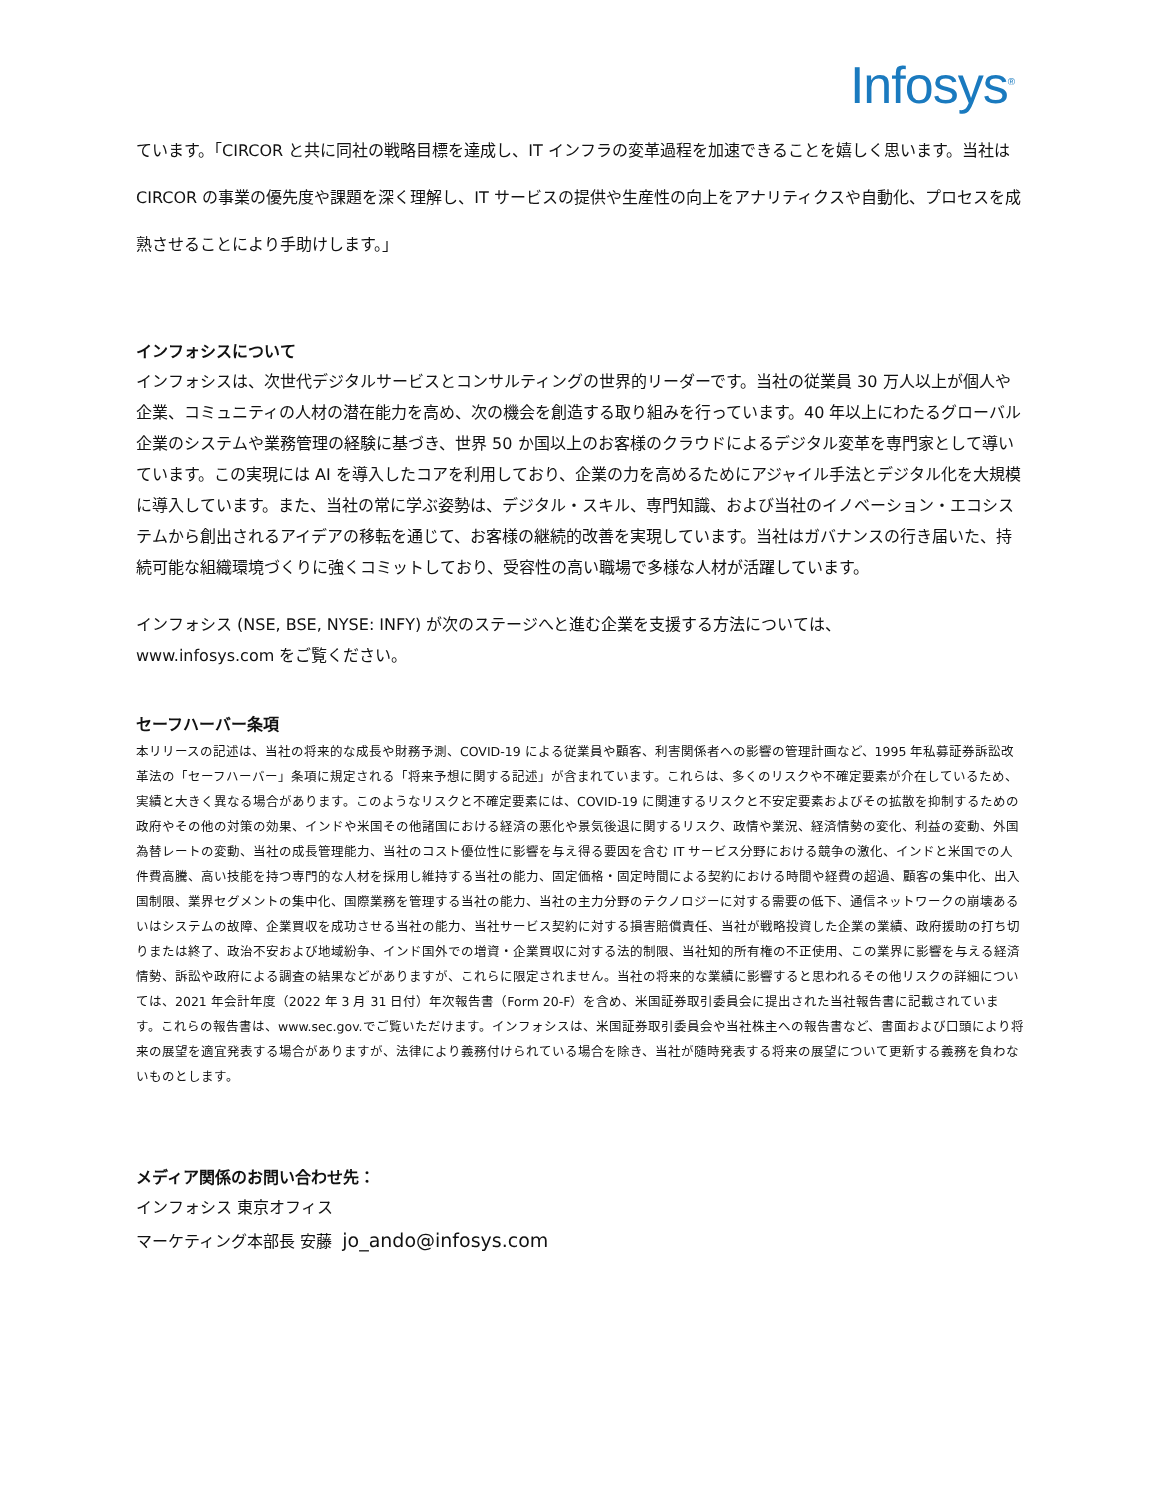Infosys<sup>®</sup>
ています。「CIRCOR と共に同社の戦略目標を達成し、IT インフラの変革過程を加速できることを嬉しく思います。当社は CIRCOR の事業の優先度や課題を深く理解し、IT サービスの提供や生産性の向上をアナリティクスや自動化、プロセスを成熟させることにより手助けします。」
インフォシスについて
インフォシスは、次世代デジタルサービスとコンサルティングの世界的リーダーです。当社の従業員 30 万人以上が個人や企業、コミュニティの人材の潜在能力を高め、次の機会を創造する取り組みを行っています。40 年以上にわたるグローバル企業のシステムや業務管理の経験に基づき、世界 50 か国以上のお客様のクラウドによるデジタル変革を専門家として導いています。この実現には AI を導入したコアを利用しており、企業の力を高めるためにアジャイル手法とデジタル化を大規模に導入しています。また、当社の常に学ぶ姿勢は、デジタル・スキル、専門知識、および当社のイノベーション・エコシステムから創出されるアイデアの移転を通じて、お客様の継続的改善を実現しています。当社はガバナンスの行き届いた、持続可能な組織環境づくりに強くコミットしており、受容性の高い職場で多様な人材が活躍しています。
インフォシス (NSE, BSE, NYSE: INFY) が次のステージへと進む企業を支援する方法については、
www.infosys.com をご覧ください。
セーフハーバー条項
本リリースの記述は、当社の将来的な成長や財務予測、COVID-19 による従業員や顧客、利害関係者への影響の管理計画など、1995 年私募証券訴訟改革法の「セーフハーバー」条項に規定される「将来予想に関する記述」が含まれています。これらは、多くのリスクや不確定要素が介在しているため、実績と大きく異なる場合があります。このようなリスクと不確定要素には、COVID-19 に関連するリスクと不安定要素およびその拡散を抑制するための政府やその他の対策の効果、インドや米国その他諸国における経済の悪化や景気後退に関するリスク、政情や業況、経済情勢の変化、利益の変動、外国為替レートの変動、当社の成長管理能力、当社のコスト優位性に影響を与え得る要因を含む IT サービス分野における競争の激化、インドと米国での人件費高騰、高い技能を持つ専門的な人材を採用し維持する当社の能力、固定価格・固定時間による契約における時間や経費の超過、顧客の集中化、出入国制限、業界セグメントの集中化、国際業務を管理する当社の能力、当社の主力分野のテクノロジーに対する需要の低下、通信ネットワークの崩壊あるいはシステムの故障、企業買収を成功させる当社の能力、当社サービス契約に対する損害賠償責任、当社が戦略投資した企業の業績、政府援助の打ち切りまたは終了、政治不安および地域紛争、インド国外での増資・企業買収に対する法的制限、当社知的所有権の不正使用、この業界に影響を与える経済情勢、訴訟や政府による調査の結果などがありますが、これらに限定されません。当社の将来的な業績に影響すると思われるその他リスクの詳細については、2021 年会計年度（2022 年 3 月 31 日付）年次報告書（Form 20-F）を含め、米国証券取引委員会に提出された当社報告書に記載されています。これらの報告書は、www.sec.gov.でご覧いただけます。インフォシスは、米国証券取引委員会や当社株主への報告書など、書面および口頭により将来の展望を適宜発表する場合がありますが、法律により義務付けられている場合を除き、当社が随時発表する将来の展望について更新する義務を負わないものとします。
メディア関係のお問い合わせ先：
インフォシス 東京オフィス
マーケティング本部長 安藤 jo_ando@infosys.com